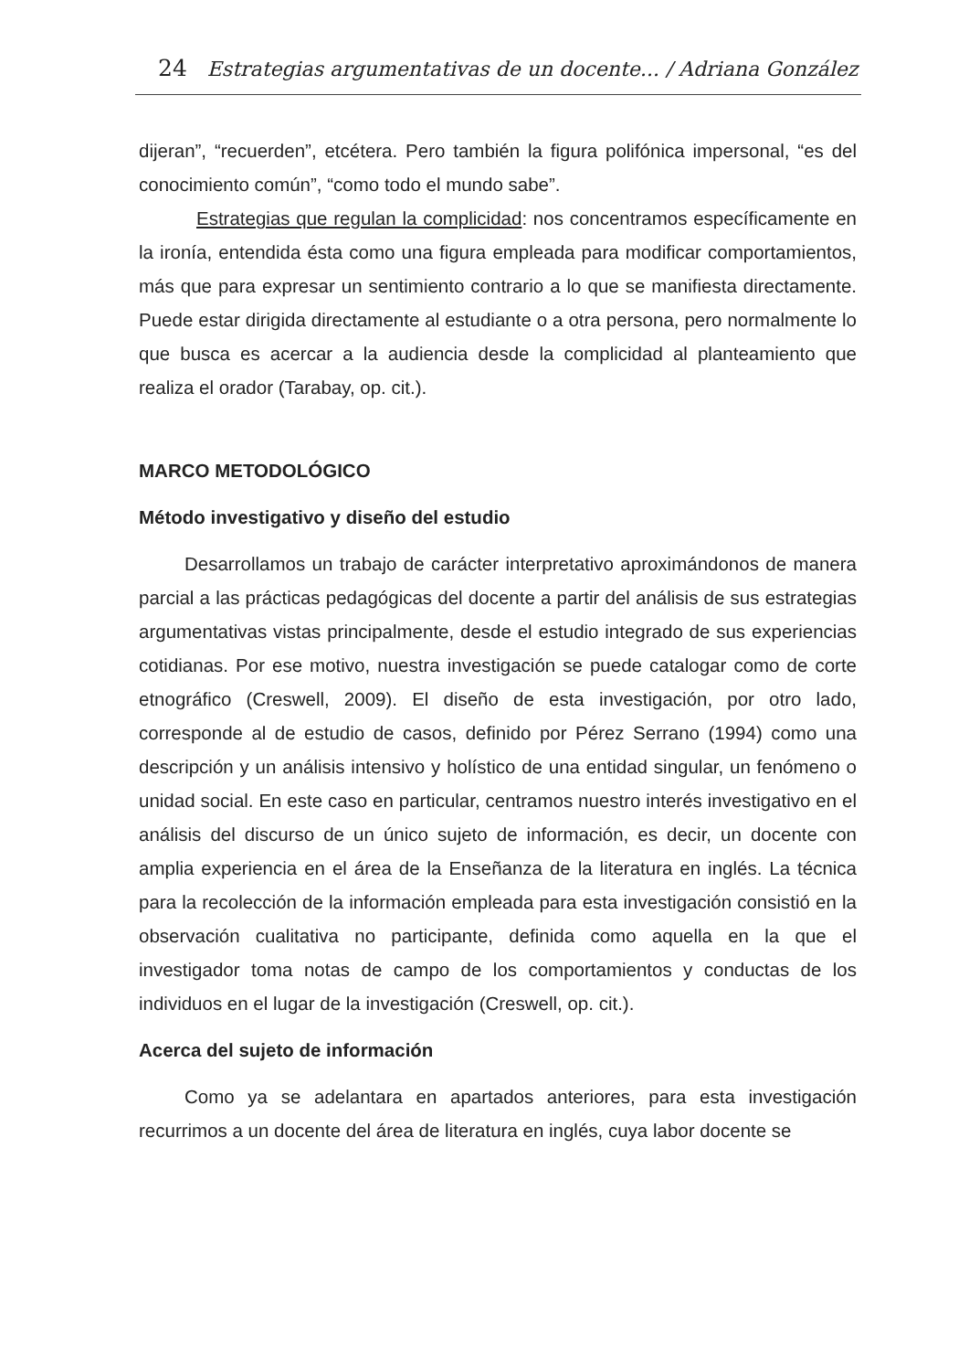24 Estrategias argumentativas de un docente... / Adriana González
dijeran”, “recuerden”, etcétera. Pero también la figura polifónica impersonal, “es del conocimiento común”, “como todo el mundo sabe”.
Estrategias que regulan la complicidad: nos concentramos específicamente en la ironía, entendida ésta como una figura empleada para modificar comportamientos, más que para expresar un sentimiento contrario a lo que se manifiesta directamente. Puede estar dirigida directamente al estudiante o a otra persona, pero normalmente lo que busca es acercar a la audiencia desde la complicidad al planteamiento que realiza el orador (Tarabay, op. cit.).
MARCO METODOLÓGICO
Método investigativo y diseño del estudio
Desarrollamos un trabajo de carácter interpretativo aproximándonos de manera parcial a las prácticas pedagógicas del docente a partir del análisis de sus estrategias argumentativas vistas principalmente, desde el estudio integrado de sus experiencias cotidianas. Por ese motivo, nuestra investigación se puede catalogar como de corte etnográfico (Creswell, 2009). El diseño de esta investigación, por otro lado, corresponde al de estudio de casos, definido por Pérez Serrano (1994) como una descripción y un análisis intensivo y holístico de una entidad singular, un fenómeno o unidad social. En este caso en particular, centramos nuestro interés investigativo en el análisis del discurso de un único sujeto de información, es decir, un docente con amplia experiencia en el área de la Enseñanza de la literatura en inglés. La técnica para la recolección de la información empleada para esta investigación consistió en la observación cualitativa no participante, definida como aquella en la que el investigador toma notas de campo de los comportamientos y conductas de los individuos en el lugar de la investigación (Creswell, op. cit.).
Acerca del sujeto de información
Como ya se adelantara en apartados anteriores, para esta investigación recurrimos a un docente del área de literatura en inglés, cuya labor docente se